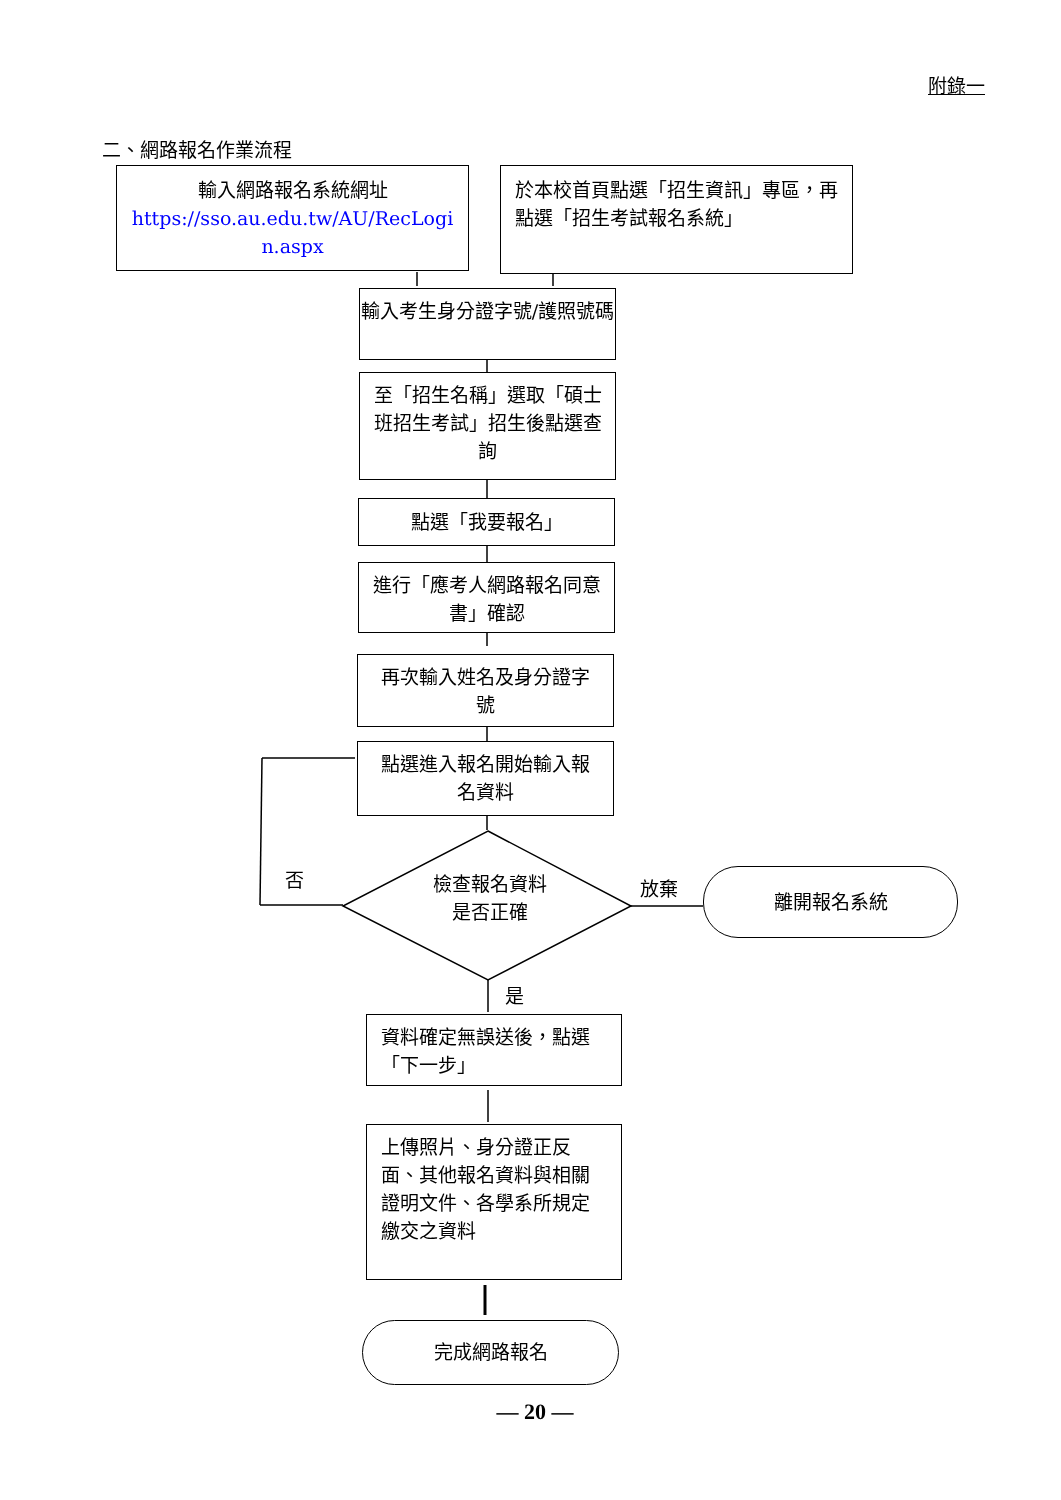附錄一
二、網路報名作業流程
輸入網路報名系統網址
https://sso.au.edu.tw/AU/RecLogi n.aspx
於本校首頁點選「招生資訊」專區，再點選「招生考試報名系統」
輸入考生身分證字號/護照號碼
至「招生名稱」選取「碩士班招生考試」招生後點選查詢
點選「我要報名」
進行「應考人網路報名同意書」確認
再次輸入姓名及身分證字號
點選進入報名開始輸入報名資料
檢查報名資料
是否正確
否 放棄 離開報名系統
是
資料確定無誤送後，點選「下一步」
上傳照片、身分證正反面、其他報名資料與相關證明文件、各學系所規定繳交之資料
完成網路報名
— 20 —